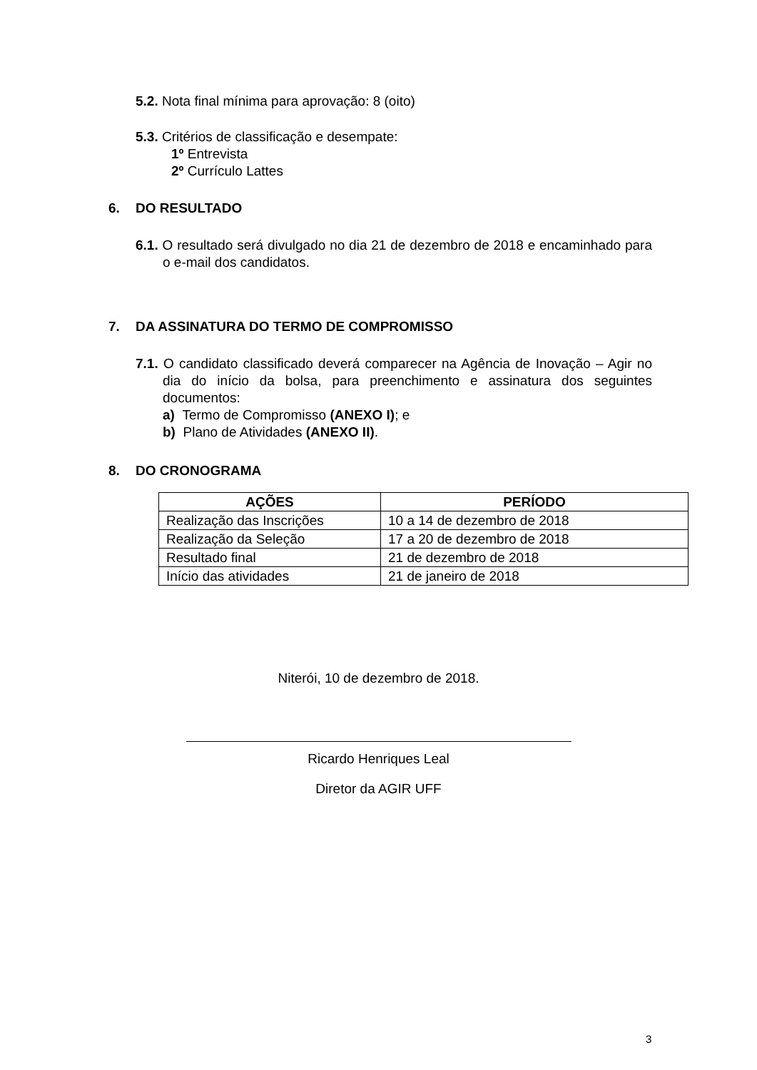5.2. Nota final mínima para aprovação: 8 (oito)
5.3. Critérios de classificação e desempate:
1º Entrevista
2º Currículo Lattes
6. DO RESULTADO
6.1. O resultado será divulgado no dia 21 de dezembro de 2018 e encaminhado para o e-mail dos candidatos.
7. DA ASSINATURA DO TERMO DE COMPROMISSO
7.1. O candidato classificado deverá comparecer na Agência de Inovação – Agir no dia do início da bolsa, para preenchimento e assinatura dos seguintes documentos:
a) Termo de Compromisso (ANEXO I); e
b) Plano de Atividades (ANEXO II).
8. DO CRONOGRAMA
| AÇÕES | PERÍODO |
| --- | --- |
| Realização das Inscrições | 10 a 14 de dezembro de 2018 |
| Realização da Seleção | 17 a 20 de dezembro de 2018 |
| Resultado final | 21 de dezembro de 2018 |
| Início das atividades | 21 de janeiro de 2018 |
Niterói, 10 de dezembro de 2018.
Ricardo Henriques Leal
Diretor da AGIR UFF
3